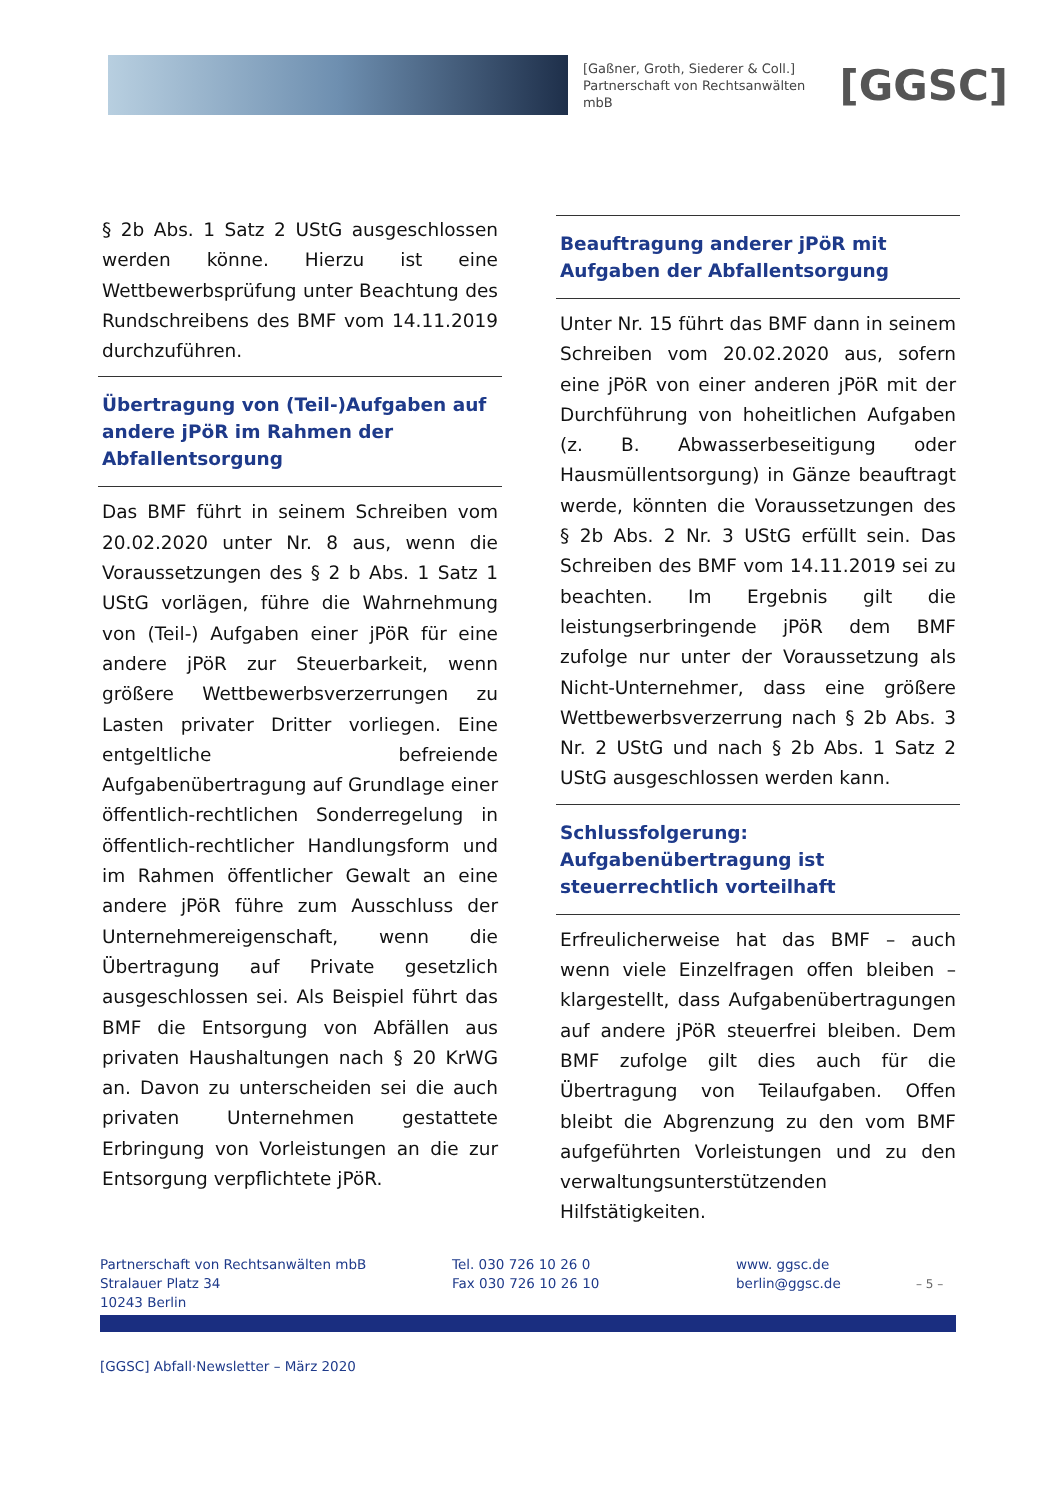[Gaßner, Groth, Siederer & Coll.]
Partnerschaft von Rechtsanwälten mbB
[GGSC]
§ 2b Abs. 1 Satz 2 UStG ausgeschlossen werden könne. Hierzu ist eine Wettbewerbsprüfung unter Beachtung des Rundschreibens des BMF vom 14.11.2019 durchzuführen.
Übertragung von (Teil-)Aufgaben auf andere jPöR im Rahmen der Abfallentsorgung
Das BMF führt in seinem Schreiben vom 20.02.2020 unter Nr. 8 aus, wenn die Voraussetzungen des § 2 b Abs. 1 Satz 1 UStG vorlägen, führe die Wahrnehmung von (Teil-) Aufgaben einer jPöR für eine andere jPöR zur Steuerbarkeit, wenn größere Wettbewerbsverzerrungen zu Lasten privater Dritter vorliegen. Eine entgeltliche befreiende Aufgabenübertragung auf Grundlage einer öffentlich-rechtlichen Sonderregelung in öffentlich-rechtlicher Handlungsform und im Rahmen öffentlicher Gewalt an eine andere jPöR führe zum Ausschluss der Unternehmereigenschaft, wenn die Übertragung auf Private gesetzlich ausgeschlossen sei. Als Beispiel führt das BMF die Entsorgung von Abfällen aus privaten Haushaltungen nach § 20 KrWG an. Davon zu unterscheiden sei die auch privaten Unternehmen gestattete Erbringung von Vorleistungen an die zur Entsorgung verpflichtete jPöR.
Beauftragung anderer jPöR mit Aufgaben der Abfallentsorgung
Unter Nr. 15 führt das BMF dann in seinem Schreiben vom 20.02.2020 aus, sofern eine jPöR von einer anderen jPöR mit der Durchführung von hoheitlichen Aufgaben (z. B. Abwasserbeseitigung oder Hausmüllentsorgung) in Gänze beauftragt werde, könnten die Voraussetzungen des § 2b Abs. 2 Nr. 3 UStG erfüllt sein. Das Schreiben des BMF vom 14.11.2019 sei zu beachten. Im Ergebnis gilt die leistungserbringende jPöR dem BMF zufolge nur unter der Voraussetzung als Nicht-Unternehmer, dass eine größere Wettbewerbsverzerrung nach § 2b Abs. 3 Nr. 2 UStG und nach § 2b Abs. 1 Satz 2 UStG ausgeschlossen werden kann.
Schlussfolgerung: Aufgabenübertragung ist steuerrechtlich vorteilhaft
Erfreulicherweise hat das BMF – auch wenn viele Einzelfragen offen bleiben – klargestellt, dass Aufgabenübertragungen auf andere jPöR steuerfrei bleiben. Dem BMF zufolge gilt dies auch für die Übertragung von Teilaufgaben. Offen bleibt die Abgrenzung zu den vom BMF aufgeführten Vorleistungen und zu den verwaltungsunterstützenden Hilfstätigkeiten.
Partnerschaft von Rechtsanwälten mbB
Stralauer Platz 34
10243 Berlin
Tel. 030 726 10 26 0
Fax 030 726 10 26 10
www. ggsc.de
berlin@ggsc.de
– 5 –
[GGSC] Abfall·Newsletter – März 2020